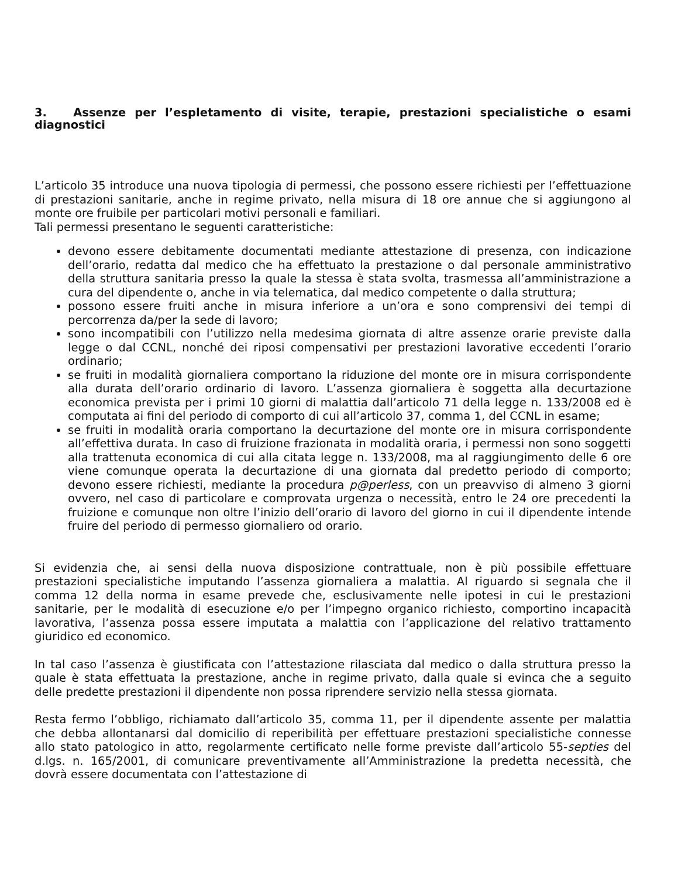3. Assenze per l’espletamento di visite, terapie, prestazioni specialistiche o esami diagnostici
L’articolo 35 introduce una nuova tipologia di permessi, che possono essere richiesti per l’effettuazione di prestazioni sanitarie, anche in regime privato, nella misura di 18 ore annue che si aggiungono al monte ore fruibile per particolari motivi personali e familiari.
Tali permessi presentano le seguenti caratteristiche:
devono essere debitamente documentati mediante attestazione di presenza, con indicazione dell’orario, redatta dal medico che ha effettuato la prestazione o dal personale amministrativo della struttura sanitaria presso la quale la stessa è stata svolta, trasmessa all’amministrazione a cura del dipendente o, anche in via telematica, dal medico competente o dalla struttura;
possono essere fruiti anche in misura inferiore a un’ora e sono comprensivi dei tempi di percorrenza da/per la sede di lavoro;
sono incompatibili con l’utilizzo nella medesima giornata di altre assenze orarie previste dalla legge o dal CCNL, nonché dei riposi compensativi per prestazioni lavorative eccedenti l’orario ordinario;
se fruiti in modalità giornaliera comportano la riduzione del monte ore in misura corrispondente alla durata dell’orario ordinario di lavoro. L’assenza giornaliera è soggetta alla decurtazione economica prevista per i primi 10 giorni di malattia dall’articolo 71 della legge n. 133/2008 ed è computata ai fini del periodo di comporto di cui all’articolo 37, comma 1, del CCNL in esame;
se fruiti in modalità oraria comportano la decurtazione del monte ore in misura corrispondente all’effettiva durata. In caso di fruizione frazionata in modalità oraria, i permessi non sono soggetti alla trattenuta economica di cui alla citata legge n. 133/2008, ma al raggiungimento delle 6 ore viene comunque operata la decurtazione di una giornata dal predetto periodo di comporto; devono essere richiesti, mediante la procedura p@perless, con un preavviso di almeno 3 giorni ovvero, nel caso di particolare e comprovata urgenza o necessità, entro le 24 ore precedenti la fruizione e comunque non oltre l’inizio dell’orario di lavoro del giorno in cui il dipendente intende fruire del periodo di permesso giornaliero od orario.
Si evidenzia che, ai sensi della nuova disposizione contrattuale, non è più possibile effettuare prestazioni specialistiche imputando l’assenza giornaliera a malattia. Al riguardo si segnala che il comma 12 della norma in esame prevede che, esclusivamente nelle ipotesi in cui le prestazioni sanitarie, per le modalità di esecuzione e/o per l’impegno organico richiesto, comportino incapacità lavorativa, l’assenza possa essere imputata a malattia con l’applicazione del relativo trattamento giuridico ed economico.
In tal caso l’assenza è giustificata con l’attestazione rilasciata dal medico o dalla struttura presso la quale è stata effettuata la prestazione, anche in regime privato, dalla quale si evinca che a seguito delle predette prestazioni il dipendente non possa riprendere servizio nella stessa giornata.
Resta fermo l’obbligo, richiamato dall’articolo 35, comma 11, per il dipendente assente per malattia che debba allontanarsi dal domicilio di reperibilità per effettuare prestazioni specialistiche connesse allo stato patologico in atto, regolarmente certificato nelle forme previste dall’articolo 55-septies del d.lgs. n. 165/2001, di comunicare preventivamente all’Amministrazione la predetta necessità, che dovrà essere documentata con l’attestazione di